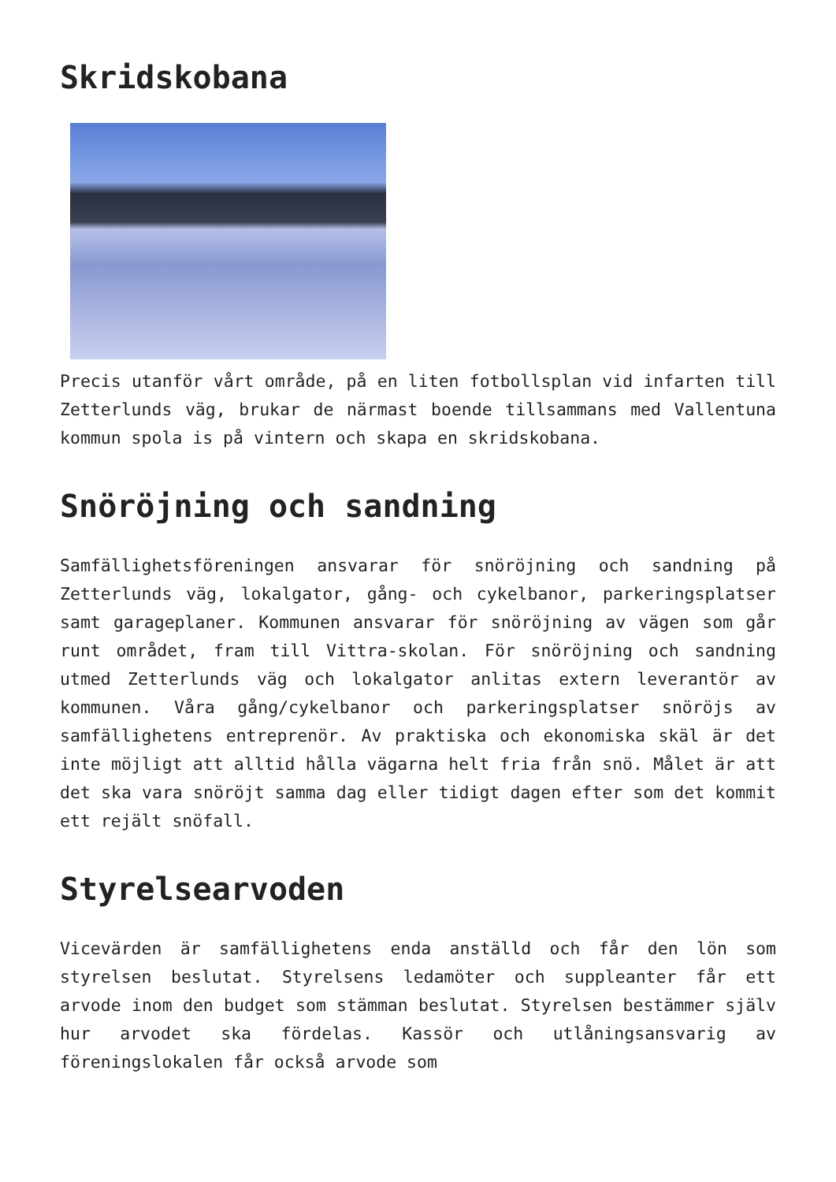Skridskobana
Precis utanför vårt område, på en liten fotbollsplan vid infarten till Zetterlunds väg, brukar de närmast boende tillsammans med Vallentuna kommun spola is på vintern och skapa en skridskobana.
Snöröjning och sandning
Samfällighetsföreningen ansvarar för snöröjning och sandning på Zetterlunds väg, lokalgator, gång- och cykelbanor, parkeringsplatser samt garageplaner. Kommunen ansvarar för snöröjning av vägen som går runt området, fram till Vittra-skolan. För snöröjning och sandning utmed Zetterlunds väg och lokalgator anlitas extern leverantör av kommunen. Våra gång/cykelbanor och parkeringsplatser snöröjs av samfällighetens entreprenör. Av praktiska och ekonomiska skäl är det inte möjligt att alltid hålla vägarna helt fria från snö. Målet är att det ska vara snöröjt samma dag eller tidigt dagen efter som det kommit ett rejält snöfall.
Styrelsearvoden
Vicevärden är samfällighetens enda anställd och får den lön som styrelsen beslutat. Styrelsens ledamöter och suppleanter får ett arvode inom den budget som stämman beslutat. Styrelsen bestämmer själv hur arvodet ska fördelas. Kassör och utlåningsansvarig av föreningslokalen får också arvode som